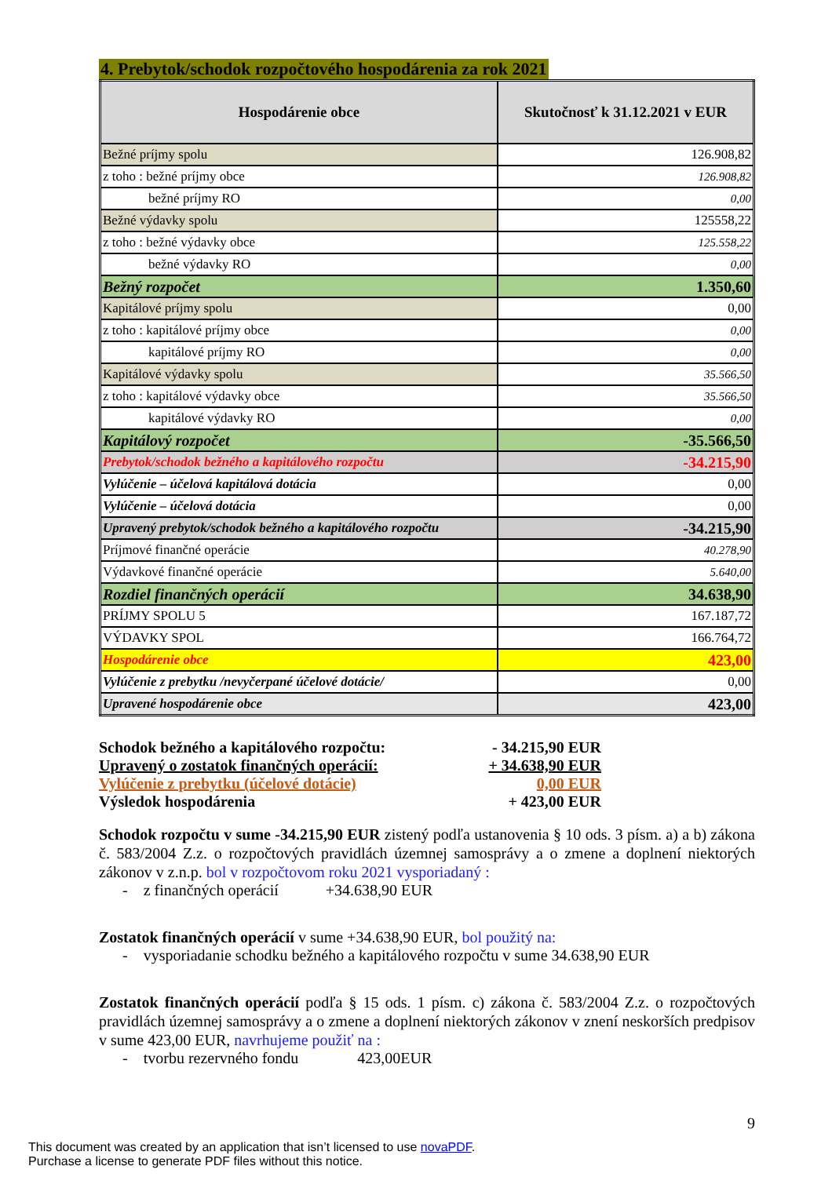4. Prebytok/schodok rozpočtového hospodárenia za rok 2021
| Hospodárenie obce | Skutočnosť k 31.12.2021 v EUR |
| --- | --- |
| Bežné príjmy spolu | 126.908,82 |
| z toho : bežné príjmy obce | 126.908,82 |
| bežné príjmy RO | 0,00 |
| Bežné výdavky spolu | 125558,22 |
| z toho : bežné výdavky obce | 125.558,22 |
| bežné výdavky RO | 0,00 |
| Bežný rozpočet | 1.350,60 |
| Kapitálové príjmy spolu | 0,00 |
| z toho : kapitálové príjmy obce | 0,00 |
| kapitálové príjmy RO | 0,00 |
| Kapitálové výdavky spolu | 35.566,50 |
| z toho : kapitálové výdavky obce | 35.566,50 |
| kapitálové výdavky RO | 0,00 |
| Kapitálový rozpočet | -35.566,50 |
| Prebytok/schodok bežného a kapitálového rozpočtu | -34.215,90 |
| Vylúčenie – účelová kapitálová dotácia | 0,00 |
| Vylúčenie – účelová dotácia | 0,00 |
| Upravený prebytok/schodok bežného a kapitálového rozpočtu | -34.215,90 |
| Príjmové finančné operácie | 40.278,90 |
| Výdavkové finančné operácie | 5.640,00 |
| Rozdiel finančných operácií | 34.638,90 |
| PRÍJMY SPOLU 5 | 167.187,72 |
| VÝDAVKY SPOL | 166.764,72 |
| Hospodárenie obce | 423,00 |
| Vylúčenie z prebytku /nevyčerpané účelové dotácie/ | 0,00 |
| Upravené hospodárenie obce | 423,00 |
Schodok bežného a kapitálového rozpočtu: - 34.215,90 EUR
Upravený o zostatok finančných operácií: + 34.638,90 EUR
Vylúčenie z prebytku (účelové dotácie) 0,00 EUR
Výsledok hospodárenia + 423,00 EUR
Schodok rozpočtu v sume -34.215,90 EUR zistený podľa ustanovenia § 10 ods. 3 písm. a) a b) zákona č. 583/2004 Z.z. o rozpočtových pravidlách územnej samosprávy a o zmene a doplnení niektorých zákonov v z.n.p. bol v rozpočtovom roku 2021 vysporiadaný :
- z finančných operácií +34.638,90 EUR
Zostatok finančných operácií v sume +34.638,90 EUR, bol použitý na:
- vysporiadanie schodku bežného a kapitálového rozpočtu v sume 34.638,90 EUR
Zostatok finančných operácií podľa § 15 ods. 1 písm. c) zákona č. 583/2004 Z.z. o rozpočtových pravidlách územnej samosprávy a o zmene a doplnení niektorých zákonov v znení neskorších predpisov v sume 423,00 EUR, navrhujeme použiť na :
- tvorbu rezervného fondu 423,00EUR
9
This document was created by an application that isn’t licensed to use novaPDF.
Purchase a license to generate PDF files without this notice.